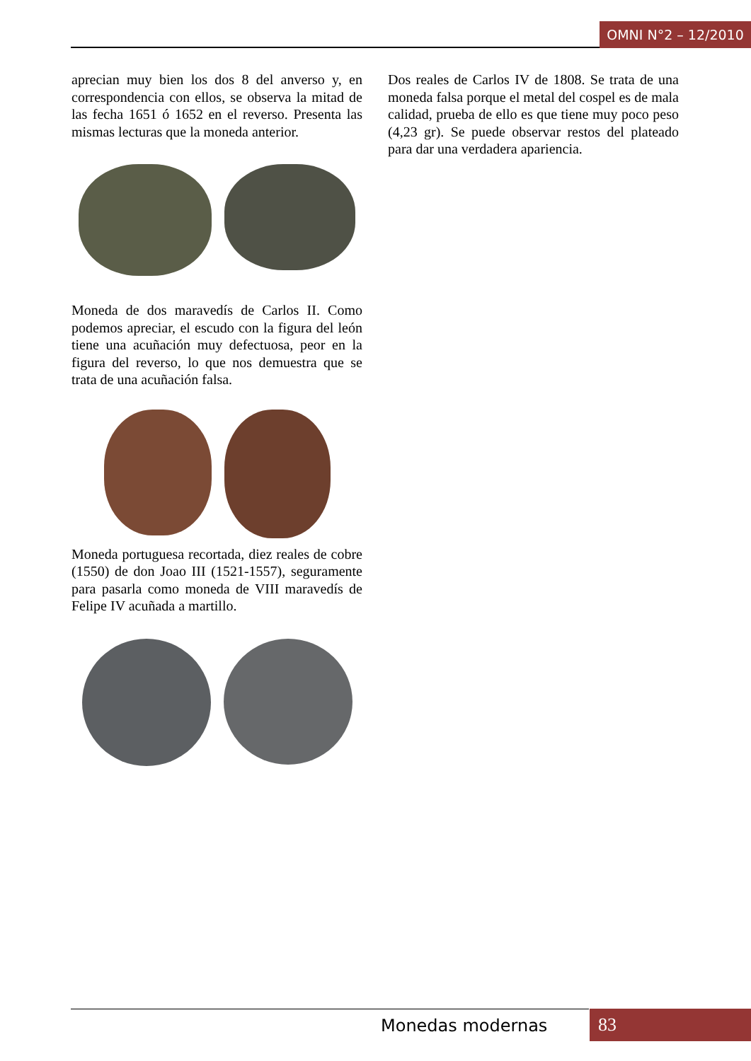OMNI N°2 – 12/2010
aprecian muy bien los dos 8 del anverso y, en correspondencia con ellos, se observa la mitad de las fecha 1651 ó 1652 en el reverso. Presenta las mismas lecturas que la moneda anterior.
Moneda de dos maravedís de Carlos II. Como podemos apreciar, el escudo con la figura del león tiene una acuñación muy defectuosa, peor en la figura del reverso, lo que nos demuestra que se trata de una acuñación falsa.
Moneda portuguesa recortada, diez reales de cobre (1550) de don Joao III (1521-1557), seguramente para pasarla como moneda de VIII maravedís de Felipe IV acuñada a martillo.
Dos reales de Carlos IV de 1808. Se trata de una moneda falsa porque el metal del cospel es de mala calidad, prueba de ello es que tiene muy poco peso (4,23 gr). Se puede observar restos del plateado para dar una verdadera apariencia.
Monedas modernas 83